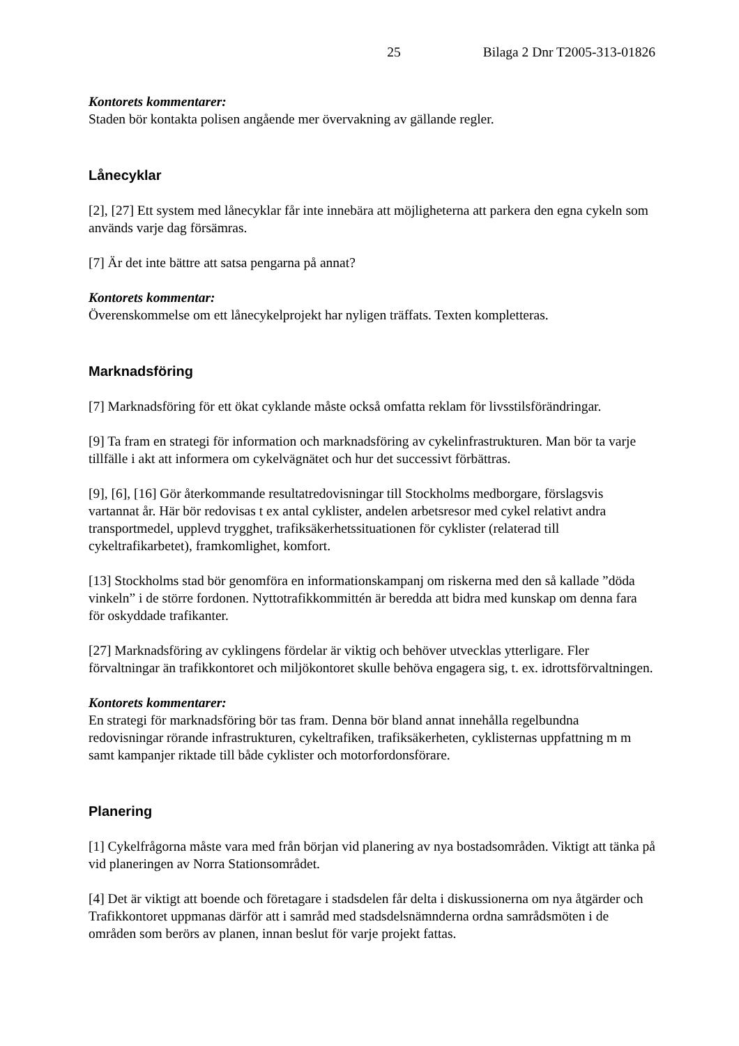25 Bilaga 2 Dnr T2005-313-01826
Kontorets kommentarer:
Staden bör kontakta polisen angående mer övervakning av gällande regler.
Lånecyklar
[2], [27] Ett system med lånecyklar får inte innebära att möjligheterna att parkera den egna cykeln som används varje dag försämras.
[7] Är det inte bättre att satsa pengarna på annat?
Kontorets kommentar:
Överenskommelse om ett lånecykelprojekt har nyligen träffats. Texten kompletteras.
Marknadsföring
[7] Marknadsföring för ett ökat cyklande måste också omfatta reklam för livsstilsförändringar.
[9] Ta fram en strategi för information och marknadsföring av cykelinfrastrukturen. Man bör ta varje tillfälle i akt att informera om cykelvägnätet och hur det successivt förbättras.
[9], [6], [16] Gör återkommande resultatredovisningar till Stockholms medborgare, förslagsvis vartannat år. Här bör redovisas t ex antal cyklister, andelen arbetsresor med cykel relativt andra transportmedel, upplevd trygghet, trafiksäkerhetssituationen för cyklister (relaterad till cykeltrafikarbetet), framkomlighet, komfort.
[13] Stockholms stad bör genomföra en informationskampanj om riskerna med den så kallade ”döda vinkeln” i de större fordonen. Nyttotrafikkommittén är beredda att bidra med kunskap om denna fara för oskyddade trafikanter.
[27] Marknadsföring av cyklingens fördelar är viktig och behöver utvecklas ytterligare. Fler förvaltningar än trafikkontoret och miljökontoret skulle behöva engagera sig, t. ex. idrottsförvaltningen.
Kontorets kommentarer:
En strategi för marknadsföring bör tas fram. Denna bör bland annat innehålla regelbundna redovisningar rörande infrastrukturen, cykeltrafiken, trafiksäkerheten, cyklisternas uppfattning m m samt kampanjer riktade till både cyklister och motorfordonsförare.
Planering
[1] Cykelfrågorna måste vara med från början vid planering av nya bostadsområden. Viktigt att tänka på vid planeringen av Norra Stationsområdet.
[4] Det är viktigt att boende och företagare i stadsdelen får delta i diskussionerna om nya åtgärder och Trafikkontoret uppmanas därför att i samråd med stadsdelsnämnderna ordna samrådsmöten i de områden som berörs av planen, innan beslut för varje projekt fattas.